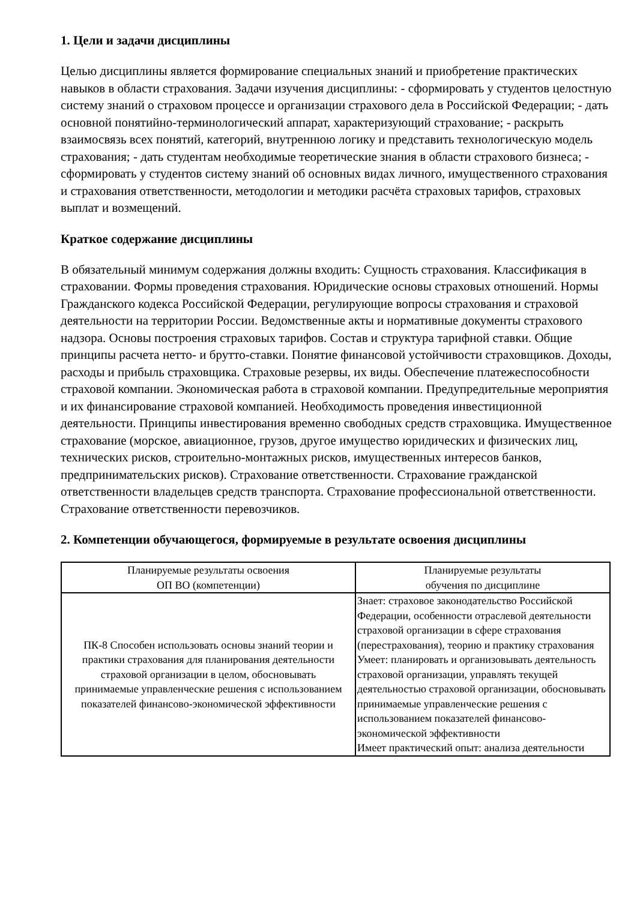1. Цели и задачи дисциплины
Целью дисциплины является формирование специальных знаний и приобретение практических навыков в области страхования. Задачи изучения дисциплины: - сформировать у студентов целостную систему знаний о страховом процессе и организации страхового дела в Российской Федерации; - дать основной понятийно-терминологический аппарат, характеризующий страхование; - раскрыть взаимосвязь всех понятий, категорий, внутреннюю логику и представить технологическую модель страхования; - дать студентам необходимые теоретические знания в области страхового бизнеса; - сформировать у студентов систему знаний об основных видах личного, имущественного страхования и страхования ответственности, методологии и методики расчёта страховых тарифов, страховых выплат и возмещений.
Краткое содержание дисциплины
В обязательный минимум содержания должны входить: Сущность страхования. Классификация в страховании. Формы проведения страхования. Юридические основы страховых отношений. Нормы Гражданского кодекса Российской Федерации, регулирующие вопросы страхования и страховой деятельности на территории России. Ведомственные акты и нормативные документы страхового надзора. Основы построения страховых тарифов. Состав и структура тарифной ставки. Общие принципы расчета нетто- и брутто-ставки. Понятие финансовой устойчивости страховщиков. Доходы, расходы и прибыль страховщика. Страховые резервы, их виды. Обеспечение платежеспособности страховой компании. Экономическая работа в страховой компании. Предупредительные мероприятия и их финансирование страховой компанией. Необходимость проведения инвестиционной деятельности. Принципы инвестирования временно свободных средств страховщика. Имущественное страхование (морское, авиационное, грузов, другое имущество юридических и физических лиц, технических рисков, строительно-монтажных рисков, имущественных интересов банков, предпринимательских рисков). Страхование ответственности. Страхование гражданской ответственности владельцев средств транспорта. Страхование профессиональной ответственности. Страхование ответственности перевозчиков.
2. Компетенции обучающегося, формируемые в результате освоения дисциплины
| Планируемые результаты освоения ОП ВО (компетенции) | Планируемые результаты обучения по дисциплине |
| --- | --- |
| ПК-8 Способен использовать основы знаний теории и практики страхования для планирования деятельности страховой организации в целом, обосновывать принимаемые управленческие решения с использованием показателей финансово-экономической эффективности | Знает: страховое законодательство Российской Федерации, особенности отраслевой деятельности страховой организации в сфере страхования (перестрахования), теорию и практику страхования Умеет: планировать и организовывать деятельность страховой организации, управлять текущей деятельностью страховой организации, обосновывать принимаемые управленческие решения с использованием показателей финансово-экономической эффективности Имеет практический опыт: анализа деятельности |